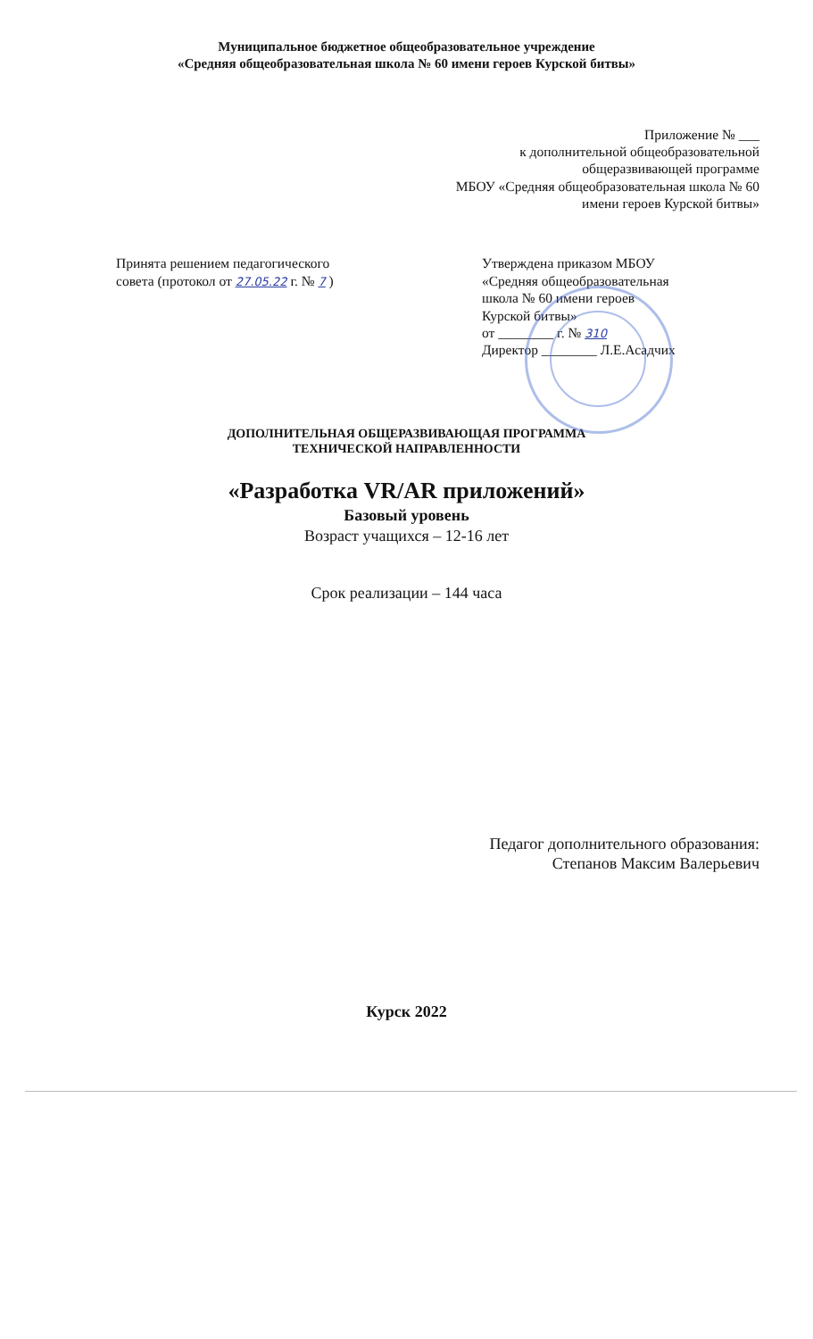Муниципальное бюджетное общеобразовательное учреждение
«Средняя общеобразовательная школа № 60 имени героев Курской битвы»
Приложение № ___
к дополнительной общеобразовательной
общеразвивающей программе
МБОУ «Средняя общеобразовательная школа № 60
имени героев Курской битвы»
Принята решением педагогического
совета (протокол от 27.05.22 г. № 7 )
Утверждена приказом МБОУ
«Средняя общеобразовательная
школа № 60 имени героев
Курской битвы»
от ________ г. № 310
Директор ________ Л.Е.Асадчих
ДОПОЛНИТЕЛЬНАЯ ОБЩЕРАЗВИВАЮЩАЯ ПРОГРАММА
ТЕХНИЧЕСКОЙ НАПРАВЛЕННОСТИ
«Разработка VR/AR приложений»
Базовый уровень
Возраст учащихся – 12-16 лет
Срок реализации – 144 часа
Педагог дополнительного образования:
Степанов Максим Валерьевич
Курск 2022